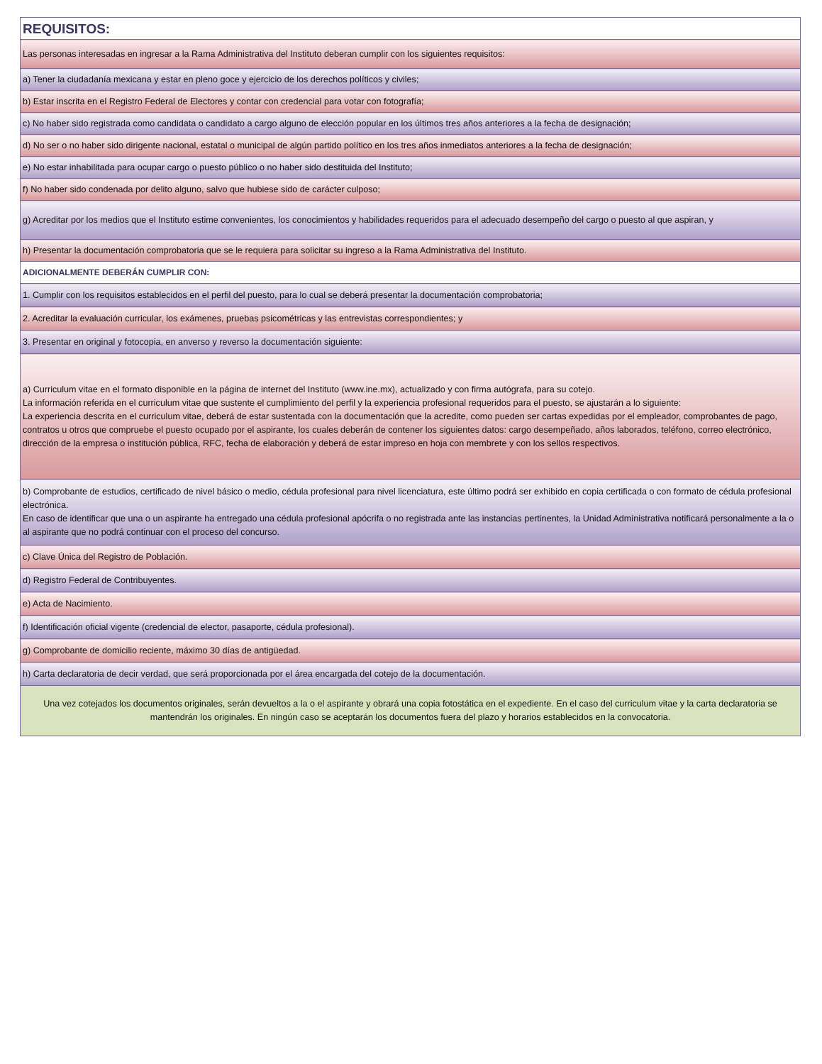| REQUISITOS: |
| Las personas interesadas en ingresar a la Rama Administrativa del Instituto deberan cumplir con los siguientes requisitos: |
| a) Tener la ciudadanía mexicana y estar en pleno goce y ejercicio de los derechos políticos y civiles; |
| b) Estar inscrita en el Registro Federal de Electores y contar con credencial para votar con fotografía; |
| c) No haber sido registrada como candidata o candidato a cargo alguno de elección popular en los últimos tres años anteriores a la fecha de designación; |
| d) No ser o no haber sido dirigente nacional, estatal o municipal de algún partido político en los tres años inmediatos anteriores a la fecha de designación; |
| e) No estar inhabilitada para ocupar cargo o puesto público o no haber sido destituida del Instituto; |
| f) No haber sido condenada por delito alguno, salvo que hubiese sido de carácter culposo; |
| g) Acreditar por los medios que el Instituto estime convenientes, los conocimientos y habilidades requeridos para el adecuado desempeño del cargo o puesto al que aspiran, y |
| h) Presentar la documentación comprobatoria que se le requiera para solicitar su ingreso a la Rama Administrativa del Instituto. |
| ADICIONALMENTE DEBERÁN CUMPLIR CON: |
| 1. Cumplir con los requisitos establecidos en el perfil del puesto, para lo cual se deberá presentar la documentación comprobatoria; |
| 2. Acreditar la evaluación curricular, los exámenes, pruebas psicométricas y las entrevistas correspondientes; y |
| 3. Presentar en original y fotocopia, en anverso y reverso la documentación siguiente: |
| a) Curriculum vitae en el formato disponible en la página de internet del Instituto (www.ine.mx), actualizado y con firma autógrafa, para su cotejo. La información referida en el curriculum vitae que sustente el cumplimiento del perfil y la experiencia profesional requeridos para el puesto, se ajustarán a lo siguiente: La experiencia descrita en el curriculum vitae, deberá de estar sustentada con la documentación que la acredite, como pueden ser cartas expedidas por el empleador, comprobantes de pago, contratos u otros que compruebe el puesto ocupado por el aspirante, los cuales deberán de contener los siguientes datos: cargo desempeñado, años laborados, teléfono, correo electrónico, dirección de la empresa o institución pública, RFC, fecha de elaboración y deberá de estar impreso en hoja con membrete y con los sellos respectivos. |
| b) Comprobante de estudios, certificado de nivel básico o medio, cédula profesional para nivel licenciatura, este último podrá ser exhibido en copia certificada o con formato de cédula profesional electrónica. En caso de identificar que una o un aspirante ha entregado una cédula profesional apócrifa o no registrada ante las instancias pertinentes, la Unidad Administrativa notificará personalmente a la o al aspirante que no podrá continuar con el proceso del concurso. |
| c) Clave Única del Registro de Población. |
| d) Registro Federal de Contribuyentes. |
| e) Acta de Nacimiento. |
| f) Identificación oficial vigente (credencial de elector, pasaporte, cédula profesional). |
| g) Comprobante de domicilio reciente, máximo 30 días de antigüedad. |
| h) Carta declaratoria de decir verdad, que será proporcionada por el área encargada del cotejo de la documentación. |
| Una vez cotejados los documentos originales, serán devueltos a la o el aspirante y obrará una copia fotostática en el expediente. En el caso del curriculum vitae y la carta declaratoria se mantendrán los originales. En ningún caso se aceptarán los documentos fuera del plazo y horarios establecidos en la convocatoria. |